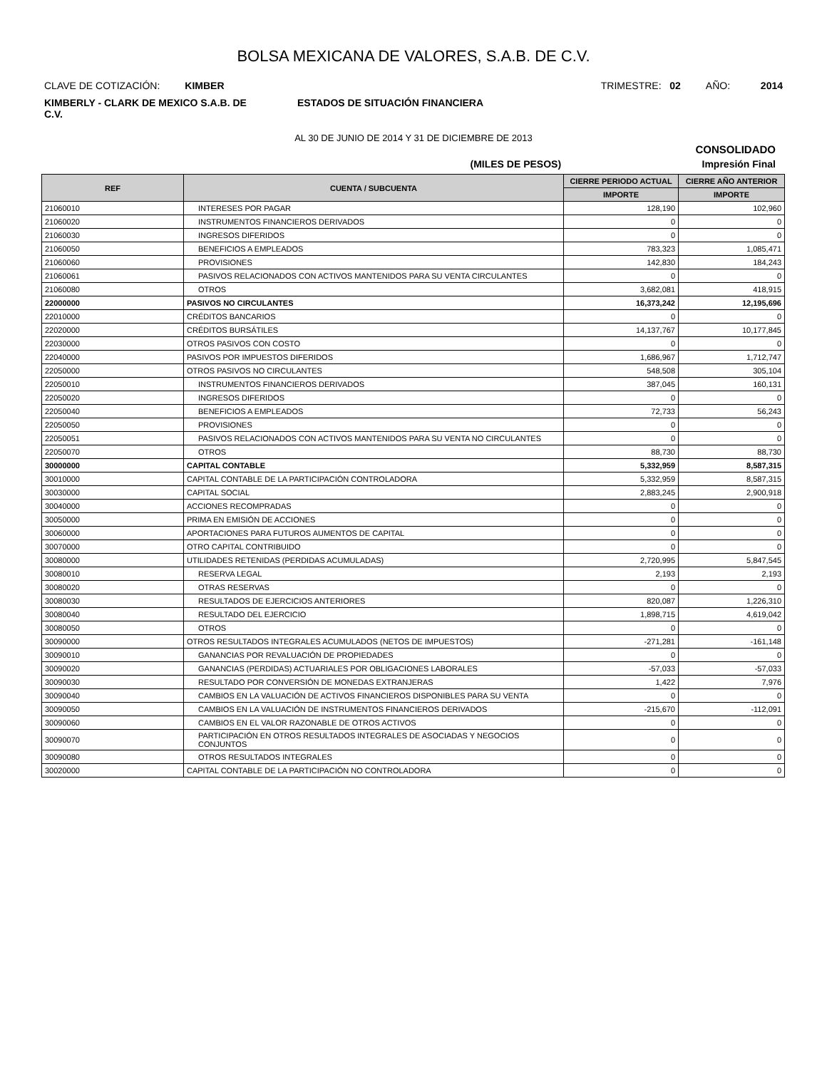BOLSA MEXICANA DE VALORES, S.A.B. DE C.V.
CLAVE DE COTIZACIÓN: KIMBER TRIMESTRE: 02 AÑO: 2014
KIMBERLY - CLARK DE MEXICO S.A.B. DE C.V.
ESTADOS DE SITUACIÓN FINANCIERA
AL 30 DE JUNIO DE 2014 Y 31 DE DICIEMBRE DE 2013
CONSOLIDADO
(MILES DE PESOS) Impresión Final
| REF | CUENTA / SUBCUENTA | CIERRE PERIODO ACTUAL | CIERRE AÑO ANTERIOR |
| --- | --- | --- | --- |
| | | IMPORTE | IMPORTE |
| 21060010 | INTERESES POR PAGAR | 128,190 | 102,960 |
| 21060020 | INSTRUMENTOS FINANCIEROS DERIVADOS | 0 | 0 |
| 21060030 | INGRESOS DIFERIDOS | 0 | 0 |
| 21060050 | BENEFICIOS A EMPLEADOS | 783,323 | 1,085,471 |
| 21060060 | PROVISIONES | 142,830 | 184,243 |
| 21060061 | PASIVOS RELACIONADOS CON ACTIVOS MANTENIDOS PARA SU VENTA CIRCULANTES | 0 | 0 |
| 21060080 | OTROS | 3,682,081 | 418,915 |
| 22000000 | PASIVOS NO CIRCULANTES | 16,373,242 | 12,195,696 |
| 22010000 | CRÉDITOS BANCARIOS | 0 | 0 |
| 22020000 | CRÉDITOS BURSÁTILES | 14,137,767 | 10,177,845 |
| 22030000 | OTROS PASIVOS CON COSTO | 0 | 0 |
| 22040000 | PASIVOS POR IMPUESTOS DIFERIDOS | 1,686,967 | 1,712,747 |
| 22050000 | OTROS PASIVOS NO CIRCULANTES | 548,508 | 305,104 |
| 22050010 | INSTRUMENTOS FINANCIEROS DERIVADOS | 387,045 | 160,131 |
| 22050020 | INGRESOS DIFERIDOS | 0 | 0 |
| 22050040 | BENEFICIOS A EMPLEADOS | 72,733 | 56,243 |
| 22050050 | PROVISIONES | 0 | 0 |
| 22050051 | PASIVOS RELACIONADOS CON ACTIVOS MANTENIDOS PARA SU VENTA NO CIRCULANTES | 0 | 0 |
| 22050070 | OTROS | 88,730 | 88,730 |
| 30000000 | CAPITAL CONTABLE | 5,332,959 | 8,587,315 |
| 30010000 | CAPITAL CONTABLE DE LA PARTICIPACIÓN CONTROLADORA | 5,332,959 | 8,587,315 |
| 30030000 | CAPITAL SOCIAL | 2,883,245 | 2,900,918 |
| 30040000 | ACCIONES RECOMPRADAS | 0 | 0 |
| 30050000 | PRIMA EN EMISIÓN DE ACCIONES | 0 | 0 |
| 30060000 | APORTACIONES PARA FUTUROS AUMENTOS DE CAPITAL | 0 | 0 |
| 30070000 | OTRO CAPITAL CONTRIBUIDO | 0 | 0 |
| 30080000 | UTILIDADES RETENIDAS (PERDIDAS ACUMULADAS) | 2,720,995 | 5,847,545 |
| 30080010 | RESERVA LEGAL | 2,193 | 2,193 |
| 30080020 | OTRAS RESERVAS | 0 | 0 |
| 30080030 | RESULTADOS DE EJERCICIOS ANTERIORES | 820,087 | 1,226,310 |
| 30080040 | RESULTADO DEL EJERCICIO | 1,898,715 | 4,619,042 |
| 30080050 | OTROS | 0 | 0 |
| 30090000 | OTROS RESULTADOS INTEGRALES ACUMULADOS (NETOS DE IMPUESTOS) | -271,281 | -161,148 |
| 30090010 | GANANCIAS POR REVALUACIÓN DE PROPIEDADES | 0 | 0 |
| 30090020 | GANANCIAS (PERDIDAS) ACTUARIALES POR OBLIGACIONES LABORALES | -57,033 | -57,033 |
| 30090030 | RESULTADO POR CONVERSIÓN DE MONEDAS EXTRANJERAS | 1,422 | 7,976 |
| 30090040 | CAMBIOS EN LA VALUACIÓN DE ACTIVOS FINANCIEROS DISPONIBLES PARA SU VENTA | 0 | 0 |
| 30090050 | CAMBIOS EN LA VALUACIÓN DE INSTRUMENTOS FINANCIEROS DERIVADOS | -215,670 | -112,091 |
| 30090060 | CAMBIOS EN EL VALOR RAZONABLE DE OTROS ACTIVOS | 0 | 0 |
| 30090070 | PARTICIPACIÓN EN OTROS RESULTADOS INTEGRALES DE ASOCIADAS Y NEGOCIOS CONJUNTOS | 0 | 0 |
| 30090080 | OTROS RESULTADOS INTEGRALES | 0 | 0 |
| 30020000 | CAPITAL CONTABLE DE LA PARTICIPACIÓN NO CONTROLADORA | 0 | 0 |